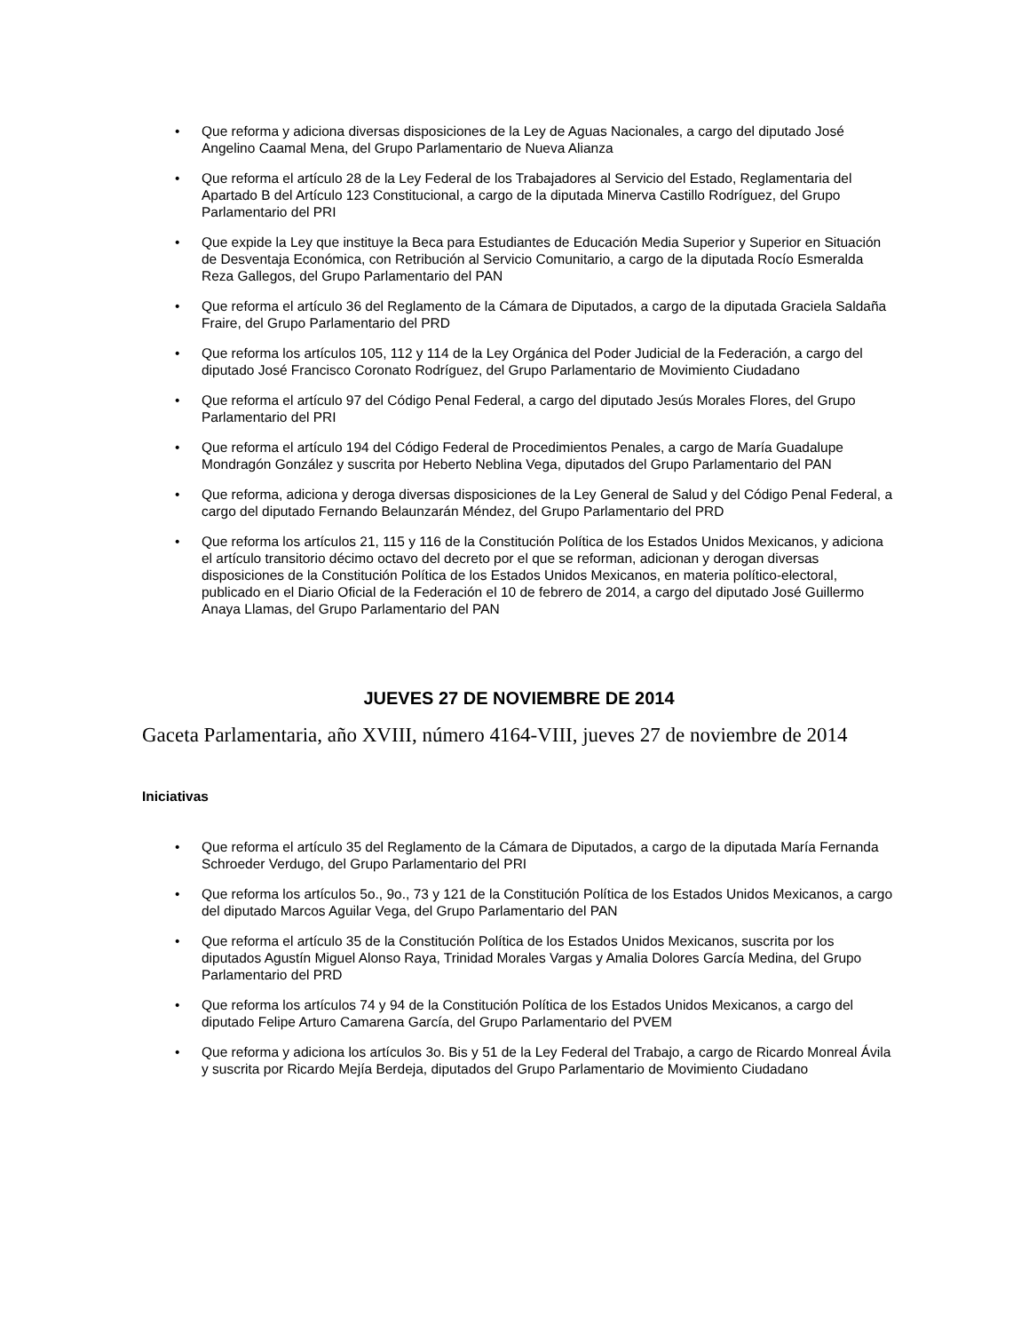• Que reforma y adiciona diversas disposiciones de la Ley de Aguas Nacionales, a cargo del diputado José Angelino Caamal Mena, del Grupo Parlamentario de Nueva Alianza
• Que reforma el artículo 28 de la Ley Federal de los Trabajadores al Servicio del Estado, Reglamentaria del Apartado B del Artículo 123 Constitucional, a cargo de la diputada Minerva Castillo Rodríguez, del Grupo Parlamentario del PRI
• Que expide la Ley que instituye la Beca para Estudiantes de Educación Media Superior y Superior en Situación de Desventaja Económica, con Retribución al Servicio Comunitario, a cargo de la diputada Rocío Esmeralda Reza Gallegos, del Grupo Parlamentario del PAN
• Que reforma el artículo 36 del Reglamento de la Cámara de Diputados, a cargo de la diputada Graciela Saldaña Fraire, del Grupo Parlamentario del PRD
• Que reforma los artículos 105, 112 y 114 de la Ley Orgánica del Poder Judicial de la Federación, a cargo del diputado José Francisco Coronato Rodríguez, del Grupo Parlamentario de Movimiento Ciudadano
• Que reforma el artículo 97 del Código Penal Federal, a cargo del diputado Jesús Morales Flores, del Grupo Parlamentario del PRI
• Que reforma el artículo 194 del Código Federal de Procedimientos Penales, a cargo de María Guadalupe Mondragón González y suscrita por Heberto Neblina Vega, diputados del Grupo Parlamentario del PAN
• Que reforma, adiciona y deroga diversas disposiciones de la Ley General de Salud y del Código Penal Federal, a cargo del diputado Fernando Belaunzarán Méndez, del Grupo Parlamentario del PRD
• Que reforma los artículos 21, 115 y 116 de la Constitución Política de los Estados Unidos Mexicanos, y adiciona el artículo transitorio décimo octavo del decreto por el que se reforman, adicionan y derogan diversas disposiciones de la Constitución Política de los Estados Unidos Mexicanos, en materia político-electoral, publicado en el Diario Oficial de la Federación el 10 de febrero de 2014, a cargo del diputado José Guillermo Anaya Llamas, del Grupo Parlamentario del PAN
JUEVES 27 DE NOVIEMBRE DE 2014
Gaceta Parlamentaria, año XVIII, número 4164-VIII, jueves 27 de noviembre de 2014
Iniciativas
• Que reforma el artículo 35 del Reglamento de la Cámara de Diputados, a cargo de la diputada María Fernanda Schroeder Verdugo, del Grupo Parlamentario del PRI
• Que reforma los artículos 5o., 9o., 73 y 121 de la Constitución Política de los Estados Unidos Mexicanos, a cargo del diputado Marcos Aguilar Vega, del Grupo Parlamentario del PAN
• Que reforma el artículo 35 de la Constitución Política de los Estados Unidos Mexicanos, suscrita por los diputados Agustín Miguel Alonso Raya, Trinidad Morales Vargas y Amalia Dolores García Medina, del Grupo Parlamentario del PRD
• Que reforma los artículos 74 y 94 de la Constitución Política de los Estados Unidos Mexicanos, a cargo del diputado Felipe Arturo Camarena García, del Grupo Parlamentario del PVEM
• Que reforma y adiciona los artículos 3o. Bis y 51 de la Ley Federal del Trabajo, a cargo de Ricardo Monreal Ávila y suscrita por Ricardo Mejía Berdeja, diputados del Grupo Parlamentario de Movimiento Ciudadano